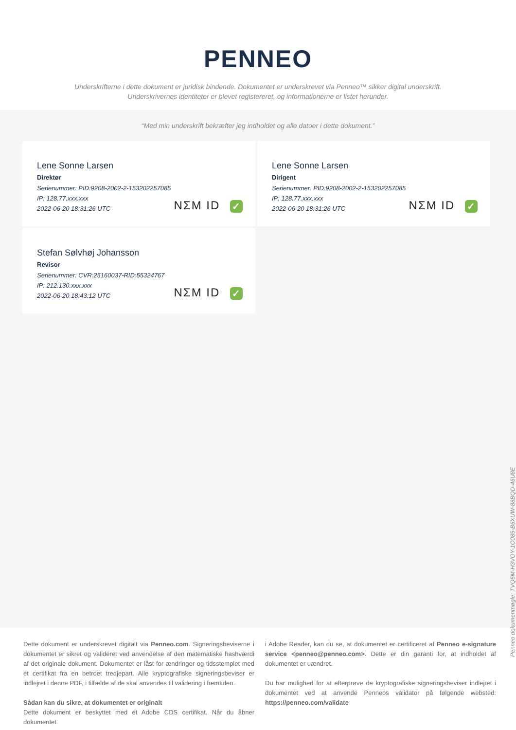PENNEO
Underskrifterne i dette dokument er juridisk bindende. Dokumentet er underskrevet via Penneo™ sikker digital underskrift.
Underskrivernes identiteter er blevet registereret, og informationerne er listet herunder.
“Med min underskrift bekræfter jeg indholdet og alle datoer i dette dokument.”
Lene Sonne Larsen
Direktør
Serienummer: PID:9208-2002-2-153202257085
IP: 128.77.xxx.xxx
2022-06-20 18:31:26 UTC
NΣM ID ✓
Lene Sonne Larsen
Dirigent
Serienummer: PID:9208-2002-2-153202257085
IP: 128.77.xxx.xxx
2022-06-20 18:31:26 UTC
NΣM ID ✓
Stefan Sølvhøj Johansson
Revisor
Serienummer: CVR:25160037-RID:55324767
IP: 212.130.xxx.xxx
2022-06-20 18:43:12 UTC
NΣM ID ✓
Penneo dokumentnøgle: TVQ5M-H3VOY-1O085-B6XUW-88BQD-46U8E
Dette dokument er underskrevet digitalt via Penneo.com. Signeringsbeviserne i dokumentet er sikret og valideret ved anvendelse af den matematiske hashværdi af det originale dokument. Dokumentet er låst for ændringer og tidsstemplet med et certifikat fra en betroet tredjepart. Alle kryptografiske signeringsbeviser er indlejret i denne PDF, i tilfælde af de skal anvendes til validering i fremtiden.
Sådan kan du sikre, at dokumentet er originalt
Dette dokument er beskyttet med et Adobe CDS certifikat. Når du åbner dokumentet
i Adobe Reader, kan du se, at dokumentet er certificeret af Penneo e-signature service <penneo@penneo.com>. Dette er din garanti for, at indholdet af dokumentet er uændret.
Du har mulighed for at efterprøve de kryptografiske signeringsbeviser indlejret i dokumentet ved at anvende Penneos validator på følgende websted: https://penneo.com/validate